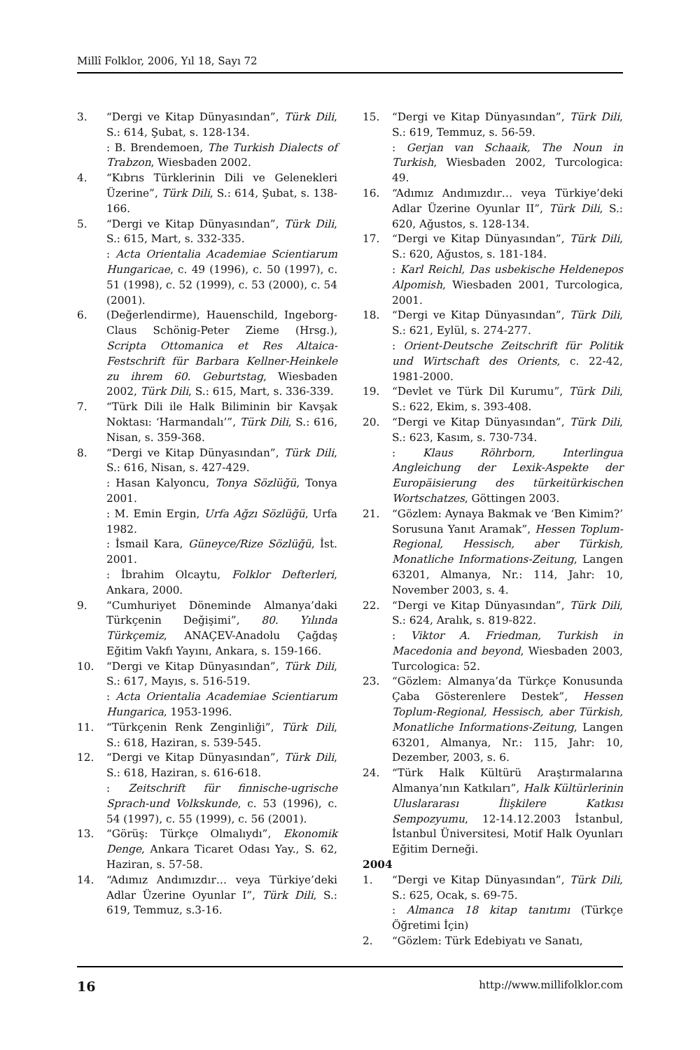Millî Folklor, 2006, Yıl 18, Sayı 72
3. “Dergi ve Kitap Dünyasından”, Türk Dili, S.: 614, Şubat, s. 128-134.
: B. Brendemoen, The Turkish Dialects of Trabzon, Wiesbaden 2002.
4. “Kıbrıs Türklerinin Dili ve Gelenekleri Üzerine”, Türk Dili, S.: 614, Şubat, s. 138-166.
5. “Dergi ve Kitap Dünyasından”, Türk Dili, S.: 615, Mart, s. 332-335.
: Acta Orientalia Academiae Scientiarum Hungaricae, c. 49 (1996), c. 50 (1997), c. 51 (1998), c. 52 (1999), c. 53 (2000), c. 54 (2001).
6. (Değerlendirme), Hauenschild, Ingeborg-Claus Schönig-Peter Zieme (Hrsg.), Scripta Ottomanica et Res Altaica-Festschrift für Barbara Kellner-Heinkele zu ihrem 60. Geburtstag, Wiesbaden 2002, Türk Dili, S.: 615, Mart, s. 336-339.
7. “Türk Dili ile Halk Biliminin bir Kavşak Noktası: ‘Harmandalı’”, Türk Dili, S.: 616, Nisan, s. 359-368.
8. “Dergi ve Kitap Dünyasından”, Türk Dili, S.: 616, Nisan, s. 427-429.
: Hasan Kalyoncu, Tonya Sözlüğü, Tonya 2001.
: M. Emin Ergin, Urfa Ağzı Sözlüğü, Urfa 1982.
: İsmail Kara, Güneyce/Rize Sözlüğü, İst. 2001.
: İbrahim Olcaytu, Folklor Defterleri, Ankara, 2000.
9. “Cumhuriyet Döneminde Almanya’daki Türkçenin Değişimi”, 80. Yılında Türkçemiz, ANAÇEV-Anadolu Çağdaş Eğitim Vakfı Yayını, Ankara, s. 159-166.
10. “Dergi ve Kitap Dünyasından”, Türk Dili, S.: 617, Mayıs, s. 516-519.
: Acta Orientalia Academiae Scientiarum Hungarica, 1953-1996.
11. “Türkçenin Renk Zenginliği”, Türk Dili, S.: 618, Haziran, s. 539-545.
12. “Dergi ve Kitap Dünyasından”, Türk Dili, S.: 618, Haziran, s. 616-618.
: Zeitschrift für finnische-ugrische Sprach-und Volkskunde, c. 53 (1996), c. 54 (1997), c. 55 (1999), c. 56 (2001).
13. “Görüş: Türkçe Olmalıydı”, Ekonomik Denge, Ankara Ticaret Odası Yay., S. 62, Haziran, s. 57-58.
14. “Adımız Andımızdır… veya Türkiye’deki Adlar Üzerine Oyunlar I”, Türk Dili, S.: 619, Temmuz, s.3-16.
15. “Dergi ve Kitap Dünyasından”, Türk Dili, S.: 619, Temmuz, s. 56-59.
: Gerjan van Schaaik, The Noun in Turkish, Wiesbaden 2002, Turcologica: 49.
16. “Adımız Andımızdır… veya Türkiye’deki Adlar Üzerine Oyunlar II”, Türk Dili, S.: 620, Ağustos, s. 128-134.
17. “Dergi ve Kitap Dünyasından”, Türk Dili, S.: 620, Ağustos, s. 181-184.
: Karl Reichl, Das usbekische Heldenepos Alpomish, Wiesbaden 2001, Turcologica, 2001.
18. “Dergi ve Kitap Dünyasından”, Türk Dili, S.: 621, Eylül, s. 274-277.
: Orient-Deutsche Zeitschrift für Politik und Wirtschaft des Orients, c. 22-42, 1981-2000.
19. “Devlet ve Türk Dil Kurumu”, Türk Dili, S.: 622, Ekim, s. 393-408.
20. “Dergi ve Kitap Dünyasından”, Türk Dili, S.: 623, Kasım, s. 730-734.
: Klaus Röhrborn, Interlingua Angleichung der Lexik-Aspekte der Europäisierung des türkeitürkischen Wortschatzes, Göttingen 2003.
21. “Gözlem: Aynaya Bakmak ve ‘Ben Kimim?’ Sorusuna Yanıt Aramak”, Hessen Toplum-Regional, Hessisch, aber Türkish, Monatliche Informations-Zeitung, Langen 63201, Almanya, Nr.: 114, Jahr: 10, November 2003, s. 4.
22. “Dergi ve Kitap Dünyasından”, Türk Dili, S.: 624, Aralık, s. 819-822.
: Viktor A. Friedman, Turkish in Macedonia and beyond, Wiesbaden 2003, Turcologica: 52.
23. “Gözlem: Almanya’da Türkçe Konusunda Çaba Gösterenlere Destek”, Hessen Toplum-Regional, Hessisch, aber Türkish, Monatliche Informations-Zeitung, Langen 63201, Almanya, Nr.: 115, Jahr: 10, Dezember, 2003, s. 6.
24. “Türk Halk Kültürü Araştırmalarına Almanya’nın Katkıları”, Halk Kültürlerinin Uluslararası İlişkilere Katkısı Sempozyumu, 12-14.12.2003 İstanbul, İstanbul Üniversitesi, Motif Halk Oyunları Eğitim Derneği.
2004
1. “Dergi ve Kitap Dünyasından”, Türk Dili, S.: 625, Ocak, s. 69-75.
: Almanca 18 kitap tanıtımı (Türkçe Öğretimi İçin)
2. “Gözlem: Türk Edebiyatı ve Sanatı,
16 http://www.millifolklor.com